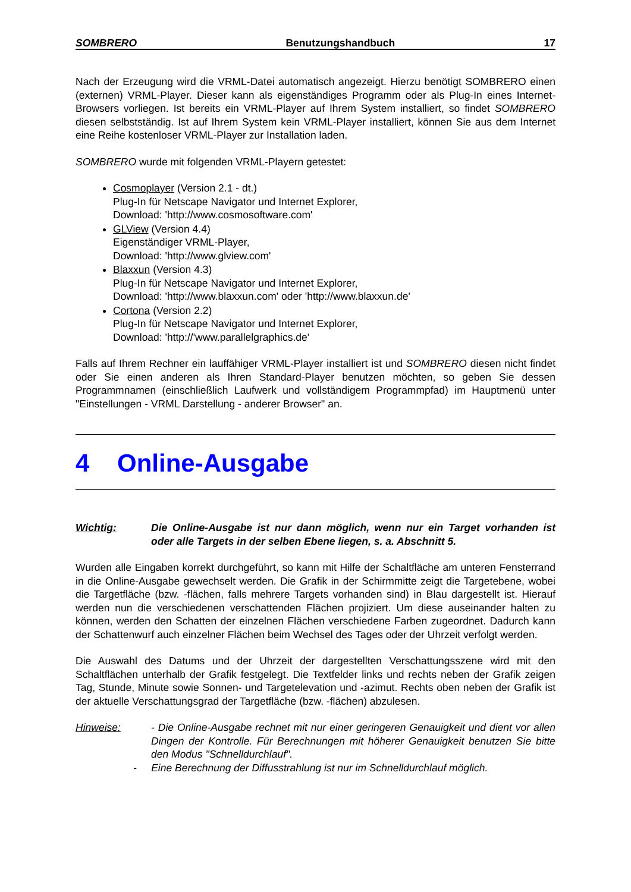SOMBRERO Benutzungshandbuch 17
Nach der Erzeugung wird die VRML-Datei automatisch angezeigt. Hierzu benötigt SOMBRERO einen (externen) VRML-Player. Dieser kann als eigenständiges Programm oder als Plug-In eines Internet-Browsers vorliegen. Ist bereits ein VRML-Player auf Ihrem System installiert, so findet SOMBRERO diesen selbstständig. Ist auf Ihrem System kein VRML-Player installiert, können Sie aus dem Internet eine Reihe kostenloser VRML-Player zur Installation laden.
SOMBRERO wurde mit folgenden VRML-Playern getestet:
Cosmoplayer (Version 2.1 - dt.)
Plug-In für Netscape Navigator und Internet Explorer,
Download: 'http://www.cosmosoftware.com'
GLView (Version 4.4)
Eigenständiger VRML-Player,
Download: 'http://www.glview.com'
Blaxxun (Version 4.3)
Plug-In für Netscape Navigator und Internet Explorer,
Download: 'http://www.blaxxun.com' oder 'http://www.blaxxun.de'
Cortona (Version 2.2)
Plug-In für Netscape Navigator und Internet Explorer,
Download: 'http://'www.parallelgraphics.de'
Falls auf Ihrem Rechner ein lauffähiger VRML-Player installiert ist und SOMBRERO diesen nicht findet oder Sie einen anderen als Ihren Standard-Player benutzen möchten, so geben Sie dessen Programmnamen (einschließlich Laufwerk und vollständigem Programmpfad) im Hauptmenü unter "Einstellungen - VRML Darstellung - anderer Browser" an.
4 Online-Ausgabe
Wichtig: Die Online-Ausgabe ist nur dann möglich, wenn nur ein Target vorhanden ist oder alle Targets in der selben Ebene liegen, s. a. Abschnitt 5.
Wurden alle Eingaben korrekt durchgeführt, so kann mit Hilfe der Schaltfläche am unteren Fensterrand in die Online-Ausgabe gewechselt werden. Die Grafik in der Schirmmitte zeigt die Targetebene, wobei die Targetfläche (bzw. -flächen, falls mehrere Targets vorhanden sind) in Blau dargestellt ist. Hierauf werden nun die verschiedenen verschattenden Flächen projiziert. Um diese auseinander halten zu können, werden den Schatten der einzelnen Flächen verschiedene Farben zugeordnet. Dadurch kann der Schattenwurf auch einzelner Flächen beim Wechsel des Tages oder der Uhrzeit verfolgt werden.
Die Auswahl des Datums und der Uhrzeit der dargestellten Verschattungsszene wird mit den Schaltflächen unterhalb der Grafik festgelegt. Die Textfelder links und rechts neben der Grafik zeigen Tag, Stunde, Minute sowie Sonnen- und Targetelevation und -azimut. Rechts oben neben der Grafik ist der aktuelle Verschattungsgrad der Targetfläche (bzw. -flächen) abzulesen.
Hinweise: - Die Online-Ausgabe rechnet mit nur einer geringeren Genauigkeit und dient vor allen Dingen der Kontrolle. Für Berechnungen mit höherer Genauigkeit benutzen Sie bitte den Modus "Schnelldurchlauf".
- Eine Berechnung der Diffusstrahlung ist nur im Schnelldurchlauf möglich.